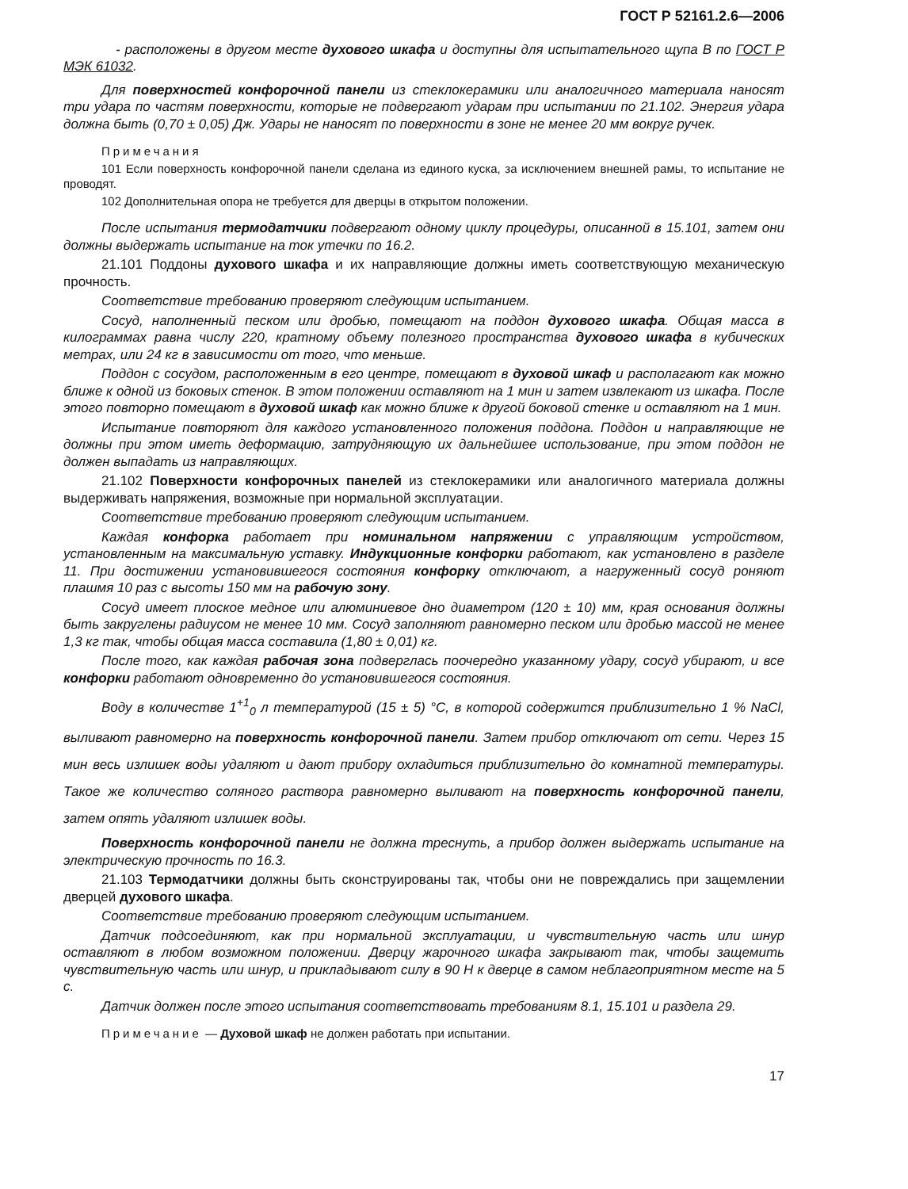ГОСТ Р 52161.2.6—2006
- расположены в другом месте духового шкафа и доступны для испытательного щупа В по ГОСТ Р МЭК 61032.
Для поверхностей конфорочной панели из стеклокерамики или аналогичного материала наносят три удара по частям поверхности, которые не подвергают ударам при испытании по 21.102. Энергия удара должна быть (0,70 ± 0,05) Дж. Удары не наносят по поверхности в зоне не менее 20 мм вокруг ручек.
Примечания
101 Если поверхность конфорочной панели сделана из единого куска, за исключением внешней рамы, то испытание не проводят.
102 Дополнительная опора не требуется для дверцы в открытом положении.
После испытания термодатчики подвергают одному циклу процедуры, описанной в 15.101, затем они должны выдержать испытание на ток утечки по 16.2.
21.101 Поддоны духового шкафа и их направляющие должны иметь соответствующую механическую прочность.
Соответствие требованию проверяют следующим испытанием.
Сосуд, наполненный песком или дробью, помещают на поддон духового шкафа. Общая масса в килограммах равна числу 220, кратному объему полезного пространства духового шкафа в кубических метрах, или 24 кг в зависимости от того, что меньше.
Поддон с сосудом, расположенным в его центре, помещают в духовой шкаф и располагают как можно ближе к одной из боковых стенок. В этом положении оставляют на 1 мин и затем извлекают из шкафа. После этого повторно помещают в духовой шкаф как можно ближе к другой боковой стенке и оставляют на 1 мин.
Испытание повторяют для каждого установленного положения поддона. Поддон и направляющие не должны при этом иметь деформацию, затрудняющую их дальнейшее использование, при этом поддон не должен выпадать из направляющих.
21.102 Поверхности конфорочных панелей из стеклокерамики или аналогичного материала должны выдерживать напряжения, возможные при нормальной эксплуатации.
Соответствие требованию проверяют следующим испытанием.
Каждая конфорка работает при номинальном напряжении с управляющим устройством, установленным на максимальную уставку. Индукционные конфорки работают, как установлено в разделе 11. При достижении установившегося состояния конфорку отключают, а нагруженный сосуд роняют плашмя 10 раз с высоты 150 мм на рабочую зону.
Сосуд имеет плоское медное или алюминиевое дно диаметром (120 ± 10) мм, края основания должны быть закруглены радиусом не менее 10 мм. Сосуд заполняют равномерно песком или дробью массой не менее 1,3 кг так, чтобы общая масса составила (1,80 ± 0,01) кг.
После того, как каждая рабочая зона подверглась поочередно указанному удару, сосуд убирают, и все конфорки работают одновременно до установившегося состояния.
Воду в количестве 1<sup>+1</sup><sub>0</sub> л температурой (15 ± 5) °С, в которой содержится приблизительно 1 % NaCl, выливают равномерно на поверхность конфорочной панели. Затем прибор отключают от сети. Через 15 мин весь излишек воды удаляют и дают прибору охладиться приблизительно до комнатной температуры. Такое же количество соляного раствора равномерно выливают на поверхность конфорочной панели, затем опять удаляют излишек воды.
Поверхность конфорочной панели не должна треснуть, а прибор должен выдержать испытание на электрическую прочность по 16.3.
21.103 Термодатчики должны быть сконструированы так, чтобы они не повреждались при защемлении дверцей духового шкафа.
Соответствие требованию проверяют следующим испытанием.
Датчик подсоединяют, как при нормальной эксплуатации, и чувствительную часть или шнур оставляют в любом возможном положении. Дверцу жарочного шкафа закрывают так, чтобы защемить чувствительную часть или шнур, и прикладывают силу в 90 Н к дверце в самом неблагоприятном месте на 5 с.
Датчик должен после этого испытания соответствовать требованиям 8.1, 15.101 и раздела 29.
Примечание — Духовой шкаф не должен работать при испытании.
17